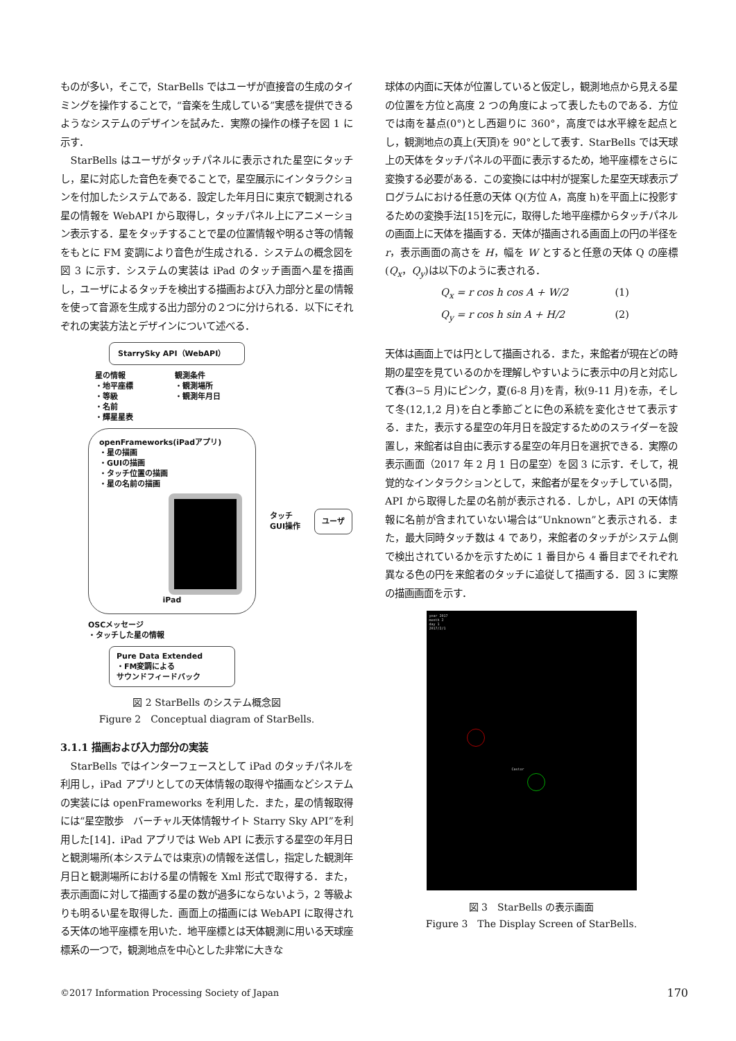ものが多い，そこで，StarBells ではユーザが直接音の生成のタイミングを操作することで，“音楽を生成している”実感を提供できるようなシステムのデザインを試みた．実際の操作の様子を図 1 に示す．
StarBells はユーザがタッチパネルに表示された星空にタッチし，星に対応した音色を奏でることで，星空展示にインタラクションを付加したシステムである．設定した年月日に東京で観測される星の情報を WebAPI から取得し，タッチパネル上にアニメーション表示する．星をタッチすることで星の位置情報や明るさ等の情報をもとに FM 変調により音色が生成される．システムの概念図を図 3 に示す．システムの実装は iPad のタッチ画面へ星を描画し，ユーザによるタッチを検出する描画および入力部分と星の情報を使って音源を生成する出力部分の２つに分けられる．以下にそれぞれの実装方法とデザインについて述べる．
StarrySky API（WebAPI）
星の情報
・地平座標
・等級
・名前
・輝星星表
観測条件
・観測場所
・観測年月日
openFrameworks(iPadアプリ)
・星の描画
・GUIの描画
・タッチ位置の描画
・星の名前の描画
iPad
タッチ
GUI操作
ユーザ
OSCメッセージ
・タッチした星の情報
Pure Data Extended
・FM変調による
サウンドフィードバック
図 2 StarBells のシステム概念図
Figure 2　Conceptual diagram of StarBells.
3.1.1 描画および入力部分の実装
StarBells ではインターフェースとして iPad のタッチパネルを利用し，iPad アプリとしての天体情報の取得や描画などシステムの実装には openFrameworks を利用した．また，星の情報取得には“星空散歩　バーチャル天体情報サイト Starry Sky API”を利用した[14]．iPad アプリでは Web API に表示する星空の年月日と観測場所(本システムでは東京)の情報を送信し，指定した観測年月日と観測場所における星の情報を Xml 形式で取得する．また，表示画面に対して描画する星の数が過多にならないよう，2 等級よりも明るい星を取得した．画面上の描画には WebAPI に取得される天体の地平座標を用いた．地平座標とは天体観測に用いる天球座標系の一つで，観測地点を中心とした非常に大きな
球体の内面に天体が位置していると仮定し，観測地点から見える星の位置を方位と高度 2 つの角度によって表したものである．方位では南を基点(0°)とし西廻りに 360°，高度では水平線を起点とし，観測地点の真上(天頂)を 90°として表す．StarBells では天球上の天体をタッチパネルの平面に表示するため，地平座標をさらに変換する必要がある．この変換には中村が提案した星空天球表示プログラムにおける任意の天体 Q(方位 A，高度 h)を平面上に投影するための変換手法[15]を元に，取得した地平座標からタッチパネルの画面上に天体を描画する．天体が描画される画面上の円の半径を r，表示画面の高さを H，幅を W とすると任意の天体 Q の座標(Q<sub>x</sub>，Q<sub>y</sub>)は以下のように表される．
Q<sub>x</sub> = r cos h cos A + W/2 (1)
Q<sub>y</sub> = r cos h sin A + H/2 (2)
天体は画面上では円として描画される．また，来館者が現在どの時期の星空を見ているのかを理解しやすいように表示中の月と対応して春(3−5 月)にピンク，夏(6-8 月)を青，秋(9-11 月)を赤，そして冬(12,1,2 月)を白と季節ごとに色の系統を変化させて表示する．また，表示する星空の年月日を設定するためのスライダーを設置し，来館者は自由に表示する星空の年月日を選択できる．実際の表示画面（2017 年 2 月 1 日の星空）を図 3 に示す．そして，視覚的なインタラクションとして，来館者が星をタッチしている間，API から取得した星の名前が表示される．しかし，API の天体情報に名前が含まれていない場合は“Unknown”と表示される．また，最大同時タッチ数は 4 であり，来館者のタッチがシステム側で検出されているかを示すために 1 番目から 4 番目までそれぞれ異なる色の円を来館者のタッチに追従して描画する．図 3 に実際の描画画面を示す．
year 2017
month 2
day 1
2017/2/1
Castor
図 3　StarBells の表示画面
Figure 3　The Display Screen of StarBells.
©2017 Information Processing Society of Japan 170